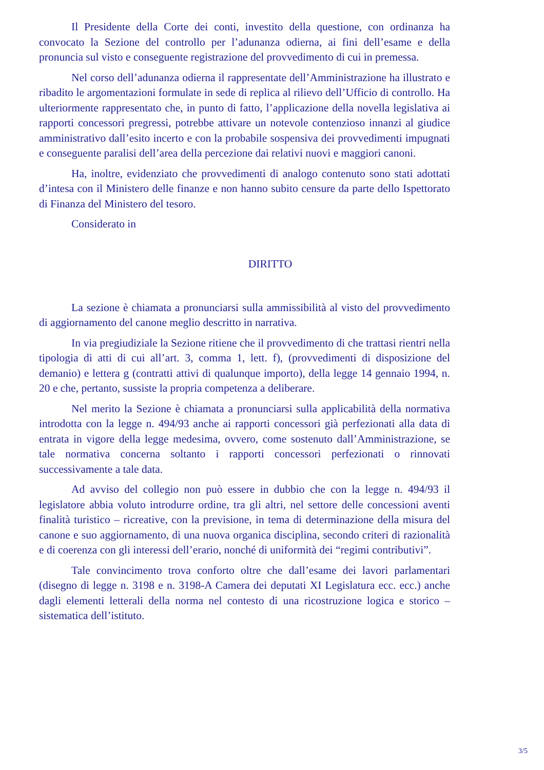Il Presidente della Corte dei conti, investito della questione, con ordinanza ha convocato la Sezione del controllo per l’adunanza odierna, ai fini dell’esame e della pronuncia sul visto e conseguente registrazione del provvedimento di cui in premessa.
Nel corso dell’adunanza odierna il rappresentate dell’Amministrazione ha illustrato e ribadito le argomentazioni formulate in sede di replica al rilievo dell’Ufficio di controllo. Ha ulteriormente rappresentato che, in punto di fatto, l’applicazione della novella legislativa ai rapporti concessori pregressi, potrebbe attivare un notevole contenzioso innanzi al giudice amministrativo dall’esito incerto e con la probabile sospensiva dei provvedimenti impugnati e conseguente paralisi dell’area della percezione dai relativi nuovi e maggiori canoni.
Ha, inoltre, evidenziato che provvedimenti di analogo contenuto sono stati adottati d’intesa con il Ministero delle finanze e non hanno subito censure da parte dello Ispettorato di Finanza del Ministero del tesoro.
Considerato in
DIRITTO
La sezione è chiamata a pronunciarsi sulla ammissibilità al visto del provvedimento di aggiornamento del canone meglio descritto in narrativa.
In via pregiudiziale la Sezione ritiene che il provvedimento di che trattasi rientri nella tipologia di atti di cui all’art. 3, comma 1, lett. f), (provvedimenti di disposizione del demanio) e lettera g (contratti attivi di qualunque importo), della legge 14 gennaio 1994, n. 20 e che, pertanto, sussiste la propria competenza a deliberare.
Nel merito la Sezione è chiamata a pronunciarsi sulla applicabilità della normativa introdotta con la legge n. 494/93 anche ai rapporti concessori già perfezionati alla data di entrata in vigore della legge medesima, ovvero, come sostenuto dall’Amministrazione, se tale normativa concerna soltanto i rapporti concessori perfezionati o rinnovati successivamente a tale data.
Ad avviso del collegio non può essere in dubbio che con la legge n. 494/93 il legislatore abbia voluto introdurre ordine, tra gli altri, nel settore delle concessioni aventi finalità turistico – ricreative, con la previsione, in tema di determinazione della misura del canone e suo aggiornamento, di una nuova organica disciplina, secondo criteri di razionalità e di coerenza con gli interessi dell’erario, nonché di uniformità dei “regimi contributivi”.
Tale convincimento trova conforto oltre che dall’esame dei lavori parlamentari (disegno di legge n. 3198 e n. 3198-A Camera dei deputati XI Legislatura ecc. ecc.) anche dagli elementi letterali della norma nel contesto di una ricostruzione logica e storico – sistematica dell’istituto.
3/5